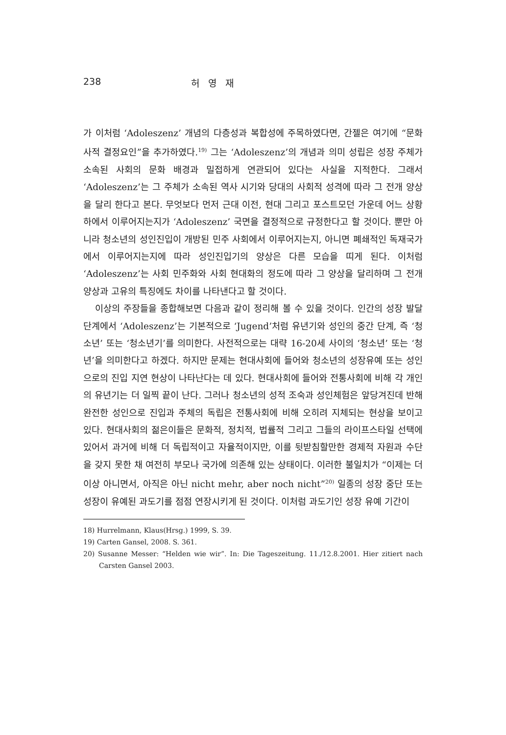238 허 영 재
가 이처럼 ‘Adoleszenz’ 개념의 다층성과 복합성에 주목하였다면, 간젤은 여기에 “문화사적 결정요인”을 추가하였다.<sup>19)</sup> 그는 ‘Adoleszenz’의 개념과 의미 성립은 성장 주체가 소속된 사회의 문화 배경과 밀접하게 연관되어 있다는 사실을 지적한다. 그래서 ‘Adoleszenz’는 그 주체가 소속된 역사 시기와 당대의 사회적 성격에 따라 그 전개 양상을 달리 한다고 본다. 무엇보다 먼저 근대 이전, 현대 그리고 포스트모던 가운데 어느 상황 하에서 이루어지는지가 ‘Adoleszenz’ 국면을 결정적으로 규정한다고 할 것이다. 뿐만 아니라 청소년의 성인진입이 개방된 민주 사회에서 이루어지는지, 아니면 폐쇄적인 독재국가에서 이루어지는지에 따라 성인진입기의 양상은 다른 모습을 띠게 된다. 이처럼 ‘Adoleszenz’는 사회 민주화와 사회 현대화의 정도에 따라 그 양상을 달리하며 그 전개 양상과 고유의 특징에도 차이를 나타낸다고 할 것이다.
이상의 주장들을 종합해보면 다음과 같이 정리해 볼 수 있을 것이다. 인간의 성장 발달 단계에서 ‘Adoleszenz’는 기본적으로 ‘Jugend’처럼 유년기와 성인의 중간 단계, 즉 ‘청소년’ 또는 ‘청소년기’를 의미한다. 사전적으로는 대략 16-20세 사이의 ‘청소년’ 또는 ‘청년’을 의미한다고 하겠다. 하지만 문제는 현대사회에 들어와 청소년의 성장유예 또는 성인으로의 진입 지연 현상이 나타난다는 데 있다. 현대사회에 들어와 전통사회에 비해 각 개인의 유년기는 더 일찍 끝이 난다. 그러나 청소년의 성적 조숙과 성인체험은 앞당겨진데 반해 완전한 성인으로 진입과 주체의 독립은 전통사회에 비해 오히려 지체되는 현상을 보이고 있다. 현대사회의 젊은이들은 문화적, 정치적, 법률적 그리고 그들의 라이프스타일 선택에 있어서 과거에 비해 더 독립적이고 자율적이지만, 이를 뒷받침할만한 경제적 자원과 수단을 갖지 못한 채 여전히 부모나 국가에 의존해 있는 상태이다. 이러한 불일치가 “이제는 더 이상 아니면서, 아직은 아닌 nicht mehr, aber noch nicht”<sup>20)</sup> 일종의 성장 중단 또는 성장이 유예된 과도기를 점점 연장시키게 된 것이다. 이처럼 과도기인 성장 유예 기간이
18) Hurrelmann, Klaus(Hrsg.) 1999, S. 39.
19) Carten Gansel, 2008. S. 361.
20) Susanne Messer: “Helden wie wir”. In: Die Tageszeitung. 11./12.8.2001. Hier zitiert nach Carsten Gansel 2003.